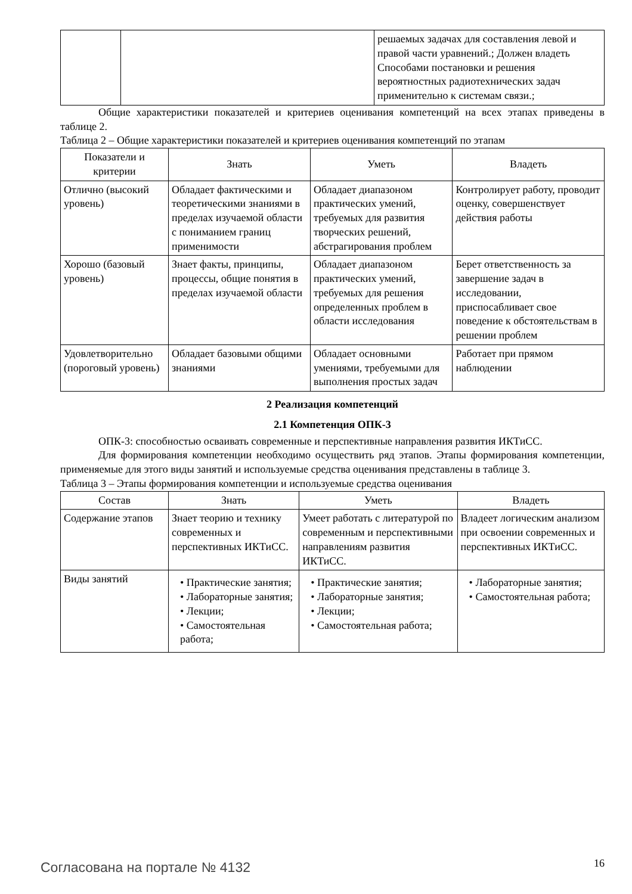| | | решаемых задачах для составления левой и правой части уравнений.; Должен владеть Способами постановки и решения вероятностных радиотехнических задач применительно к системам связи.; |
Общие характеристики показателей и критериев оценивания компетенций на всех этапах приведены в таблице 2.
Таблица 2 – Общие характеристики показателей и критериев оценивания компетенций по этапам
| Показатели и критерии | Знать | Уметь | Владеть |
| --- | --- | --- | --- |
| Отлично (высокий уровень) | Обладает фактическими и теоретическими знаниями в пределах изучаемой области с пониманием границ применимости | Обладает диапазоном практических умений, требуемых для развития творческих решений, абстрагирования проблем | Контролирует работу, проводит оценку, совершенствует действия работы |
| Хорошо (базовый уровень) | Знает факты, принципы, процессы, общие понятия в пределах изучаемой области | Обладает диапазоном практических умений, требуемых для решения определенных проблем в области исследования | Берет ответственность за завершение задач в исследовании, приспосабливает свое поведение к обстоятельствам в решении проблем |
| Удовлетворительно (пороговый уровень) | Обладает базовыми общими знаниями | Обладает основными умениями, требуемыми для выполнения простых задач | Работает при прямом наблюдении |
2 Реализация компетенций
2.1 Компетенция ОПК-3
ОПК-3: способностью осваивать современные и перспективные направления развития ИКТиСС.
Для формирования компетенции необходимо осуществить ряд этапов. Этапы формирования компетенции, применяемые для этого виды занятий и используемые средства оценивания представлены в таблице 3.
Таблица 3 – Этапы формирования компетенции и используемые средства оценивания
| Состав | Знать | Уметь | Владеть |
| --- | --- | --- | --- |
| Содержание этапов | Знает теорию и технику современных и перспективных ИКТиСС. | Умеет работать с литературой по современным и перспективными направлениям развития ИКТиСС. | Владеет логическим анализом при освоении современных и перспективных ИКТиСС. |
| Виды занятий | • Практические занятия; • Лабораторные занятия; • Лекции; • Самостоятельная работа; | • Практические занятия; • Лабораторные занятия; • Лекции; • Самостоятельная работа; | • Лабораторные занятия; • Самостоятельная работа; |
Согласована на портале № 4132 16